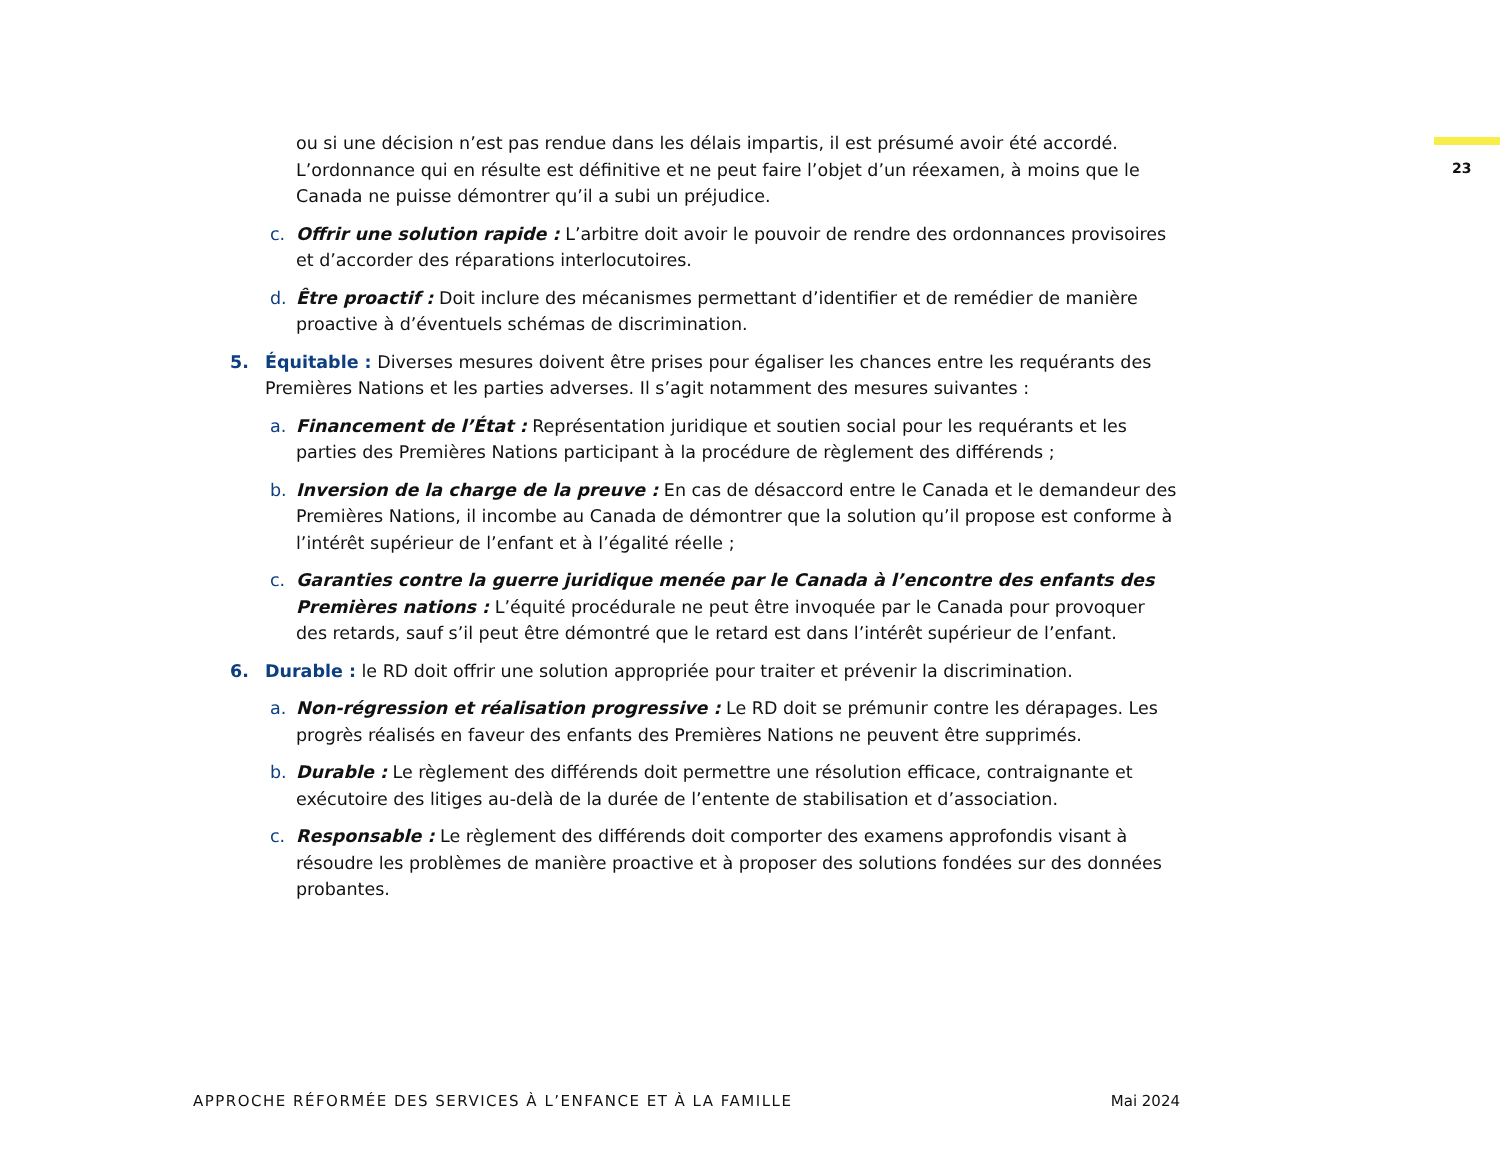23
ou si une décision n’est pas rendue dans les délais impartis, il est présumé avoir été accordé. L’ordonnance qui en résulte est définitive et ne peut faire l’objet d’un réexamen, à moins que le Canada ne puisse démontrer qu’il a subi un préjudice.
c. Offrir une solution rapide : L’arbitre doit avoir le pouvoir de rendre des ordonnances provisoires et d’accorder des réparations interlocutoires.
d. Être proactif : Doit inclure des mécanismes permettant d’identifier et de remédier de manière proactive à d’éventuels schémas de discrimination.
5. Équitable : Diverses mesures doivent être prises pour égaliser les chances entre les requérants des Premières Nations et les parties adverses. Il s’agit notamment des mesures suivantes :
a. Financement de l’État : Représentation juridique et soutien social pour les requérants et les parties des Premières Nations participant à la procédure de règlement des différends ;
b. Inversion de la charge de la preuve : En cas de désaccord entre le Canada et le demandeur des Premières Nations, il incombe au Canada de démontrer que la solution qu’il propose est conforme à l’intérêt supérieur de l’enfant et à l’égalité réelle ;
c. Garanties contre la guerre juridique menée par le Canada à l’encontre des enfants des Premières nations : L’équité procédurale ne peut être invoquée par le Canada pour provoquer des retards, sauf s’il peut être démontré que le retard est dans l’intérêt supérieur de l’enfant.
6. Durable : le RD doit offrir une solution appropriée pour traiter et prévenir la discrimination.
a. Non-régression et réalisation progressive : Le RD doit se prémunir contre les dérapages. Les progrès réalisés en faveur des enfants des Premières Nations ne peuvent être supprimés.
b. Durable : Le règlement des différends doit permettre une résolution efficace, contraignante et exécutoire des litiges au-delà de la durée de l’entente de stabilisation et d’association.
c. Responsable : Le règlement des différends doit comporter des examens approfondis visant à résoudre les problèmes de manière proactive et à proposer des solutions fondées sur des données probantes.
APPROCHE RÉFORMÉE DES SERVICES À L’ENFANCE ET À LA FAMILLE Mai 2024